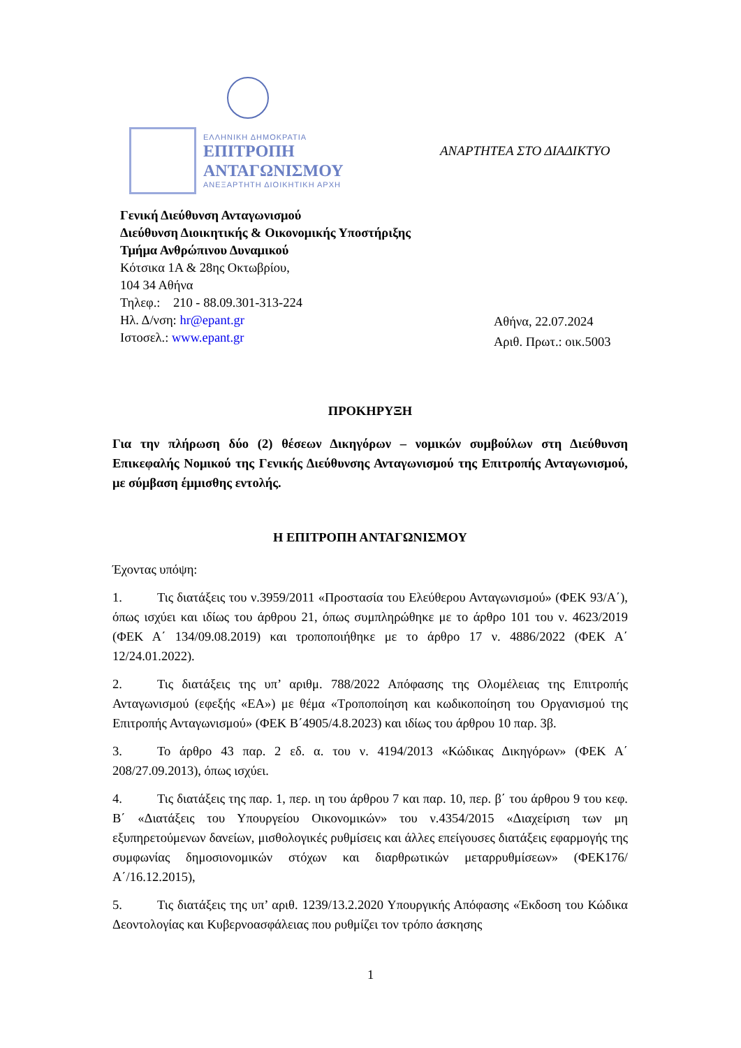ΕΛΛΗΝΙΚΗ ΔΗΜΟΚΡΑΤΙΑ
ΕΠΙΤΡΟΠΗ
ΑΝΤΑΓΩΝΙΣΜΟΥ
ΑΝΕΞΑΡΤΗΤΗ ΔΙΟΙΚΗΤΙΚΗ ΑΡΧΗ
ΑΝΑΡΤΗΤΕΑ ΣΤΟ ΔΙΑΔΙΚΤΥΟ
Γενική Διεύθυνση Ανταγωνισμού
Διεύθυνση Διοικητικής & Οικονομικής Υποστήριξης
Τμήμα Ανθρώπινου Δυναμικού
Κότσικα 1Α & 28ης Οκτωβρίου,
104 34 Αθήνα
Τηλεφ.: 210 - 88.09.301-313-224
Ηλ. Δ/νση: hr@epant.gr
Ιστοσελ.: www.epant.gr
Αθήνα, 22.07.2024
Αριθ. Πρωτ.: οικ.5003
ΠΡΟΚΗΡΥΞΗ
Για την πλήρωση δύο (2) θέσεων Δικηγόρων – νομικών συμβούλων στη Διεύθυνση Επικεφαλής Νομικού της Γενικής Διεύθυνσης Ανταγωνισμού της Επιτροπής Ανταγωνισμού, με σύμβαση έμμισθης εντολής.
Η ΕΠΙΤΡΟΠΗ ΑΝΤΑΓΩΝΙΣΜΟΥ
Έχοντας υπόψη:
1. Τις διατάξεις του ν.3959/2011 «Προστασία του Ελεύθερου Ανταγωνισμού» (ΦΕΚ 93/Α΄), όπως ισχύει και ιδίως του άρθρου 21, όπως συμπληρώθηκε με το άρθρο 101 του ν. 4623/2019 (ΦΕΚ Α΄ 134/09.08.2019) και τροποποιήθηκε με το άρθρο 17 ν. 4886/2022 (ΦΕΚ Α΄ 12/24.01.2022).
2. Τις διατάξεις της υπ’ αριθμ. 788/2022 Απόφασης της Ολομέλειας της Επιτροπής Ανταγωνισμού (εφεξής «ΕΑ») με θέμα «Τροποποίηση και κωδικοποίηση του Οργανισμού της Επιτροπής Ανταγωνισμού» (ΦΕΚ Β΄4905/4.8.2023) και ιδίως του άρθρου 10 παρ. 3β.
3. Το άρθρο 43 παρ. 2 εδ. α. του ν. 4194/2013 «Κώδικας Δικηγόρων» (ΦΕΚ Α΄ 208/27.09.2013), όπως ισχύει.
4. Τις διατάξεις της παρ. 1, περ. ιη του άρθρου 7 και παρ. 10, περ. β΄ του άρθρου 9 του κεφ. Β΄ «Διατάξεις του Υπουργείου Οικονομικών» του ν.4354/2015 «Διαχείριση των μη εξυπηρετούμενων δανείων, μισθολογικές ρυθμίσεις και άλλες επείγουσες διατάξεις εφαρμογής της συμφωνίας δημοσιονομικών στόχων και διαρθρωτικών μεταρρυθμίσεων» (ΦΕΚ176/Α΄/16.12.2015),
5. Τις διατάξεις της υπ’ αριθ. 1239/13.2.2020 Υπουργικής Απόφασης «Έκδοση του Κώδικα Δεοντολογίας και Κυβερνοασφάλειας που ρυθμίζει τον τρόπο άσκησης
1